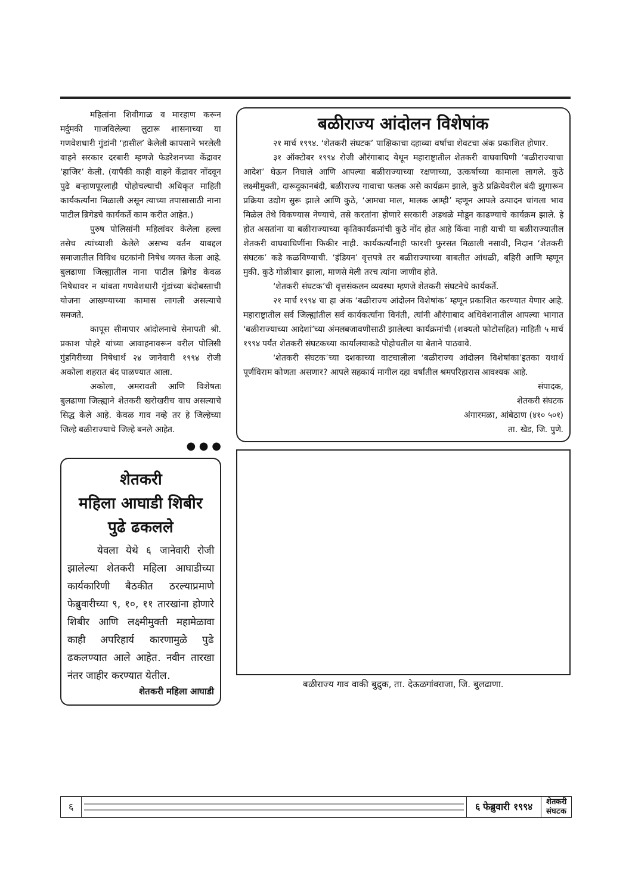महिलांना शिवीगाळ व मारहाण करून मर्दुमकी गाजविलेल्या लुटारू शासनाच्या या गणवेशधारी गुंडांनी ‘हासील’ केलेली कापसाने भरलेली वाहने सरकार दरबारी म्हणजे फेडरेशनच्या केंद्रावर ‘हाजिर’ केली. (यापैकी काही वाहने केंद्रावर नोंदवून पुढे बऱ्हाणपूरलाही पोहोचल्याची अधिकृत माहिती कार्यकर्त्यांना मिळाली असून त्याच्या तपासासाठी नाना पाटील ब्रिगेडचे कार्यकर्ते काम करीत आहेत.)
पुरुष पोलिसांनी महिलांवर केलेला हल्ला तसेच त्यांच्याशी केलेले असभ्य वर्तन याबद्दल समाजातील विविध घटकांनी निषेध व्यक्त केला आहे. बुलढाणा जिल्ह्यातील नाना पाटील ब्रिगेड केवळ निषेधावर न थांबता गणवेशधारी गुंडांच्या बंदोबस्ताची योजना आखण्याच्या कामास लागली असल्याचे समजते.
कापूस सीमापार आंदोलनाचे सेनापती श्री. प्रकाश पोहरे यांच्या आवाहनावरून वरील पोलिसी गुंडगिरीच्या निषेधार्थ २४ जानेवारी १९९४ रोजी अकोला शहरात बंद पाळण्यात आला.
अकोला, अमरावती आणि विशेषतः बुलढाणा जिल्ह्याने शेतकरी खरोखरीच वाघ असल्याचे सिद्ध केले आहे. केवळ गाव नव्हे तर हे जिल्हेच्या जिल्हे बळीराज्याचे जिल्हे बनले आहेत.
● ● ●
शेतकरी
महिला आघाडी शिबीर
पुढे ढकलले
येवला येथे ६ जानेवारी रोजी झालेल्या शेतकरी महिला आघाडीच्या कार्यकारिणी बैठकीत ठरल्याप्रमाणे फेब्रुवारीच्या ९, १०, ११ तारखांना होणारे शिबीर आणि लक्ष्मीमुक्ती महामेळावा काही अपरिहार्य कारणामुळे पुढे ढकलण्यात आले आहेत. नवीन तारखा नंतर जाहीर करण्यात येतील.
शेतकरी महिला आघाडी
बळीराज्य आंदोलन विशेषांक
२१ मार्च १९९४. ‘शेतकरी संघटक’ पाक्षिकाचा दहाव्या वर्षाचा शेवटचा अंक प्रकाशित होणार.
३१ ऑक्टोबर १९९४ रोजी औरंगाबाद येथून महाराष्ट्रातील शेतकरी वाघवाघिणी ‘बळीराज्याचा आदेश’ घेऊन निघाले आणि आपल्या बळीराज्याच्या रक्षणाच्या, उत्कर्षाच्या कामाला लागले. कुठे लक्ष्मीमुक्ती, दारूदुकानबंदी, बळीराज्य गावाचा फलक असे कार्यक्रम झाले, कुठे प्रक्रियेवरील बंदी झुगारून प्रक्रिया उद्योग सुरू झाले आणि कुठे, ‘आमचा माल, मालक आम्ही’ म्हणून आपले उत्पादन चांगला भाव मिळेल तेथे विकण्यास नेण्याचे, तसे करतांना होणारे सरकारी अडथळे मोडून काढण्याचे कार्यक्रम झाले. हे होत असतांना या बळीराज्याच्या कृतिकार्यक्रमांची कुठे नोंद होत आहे किंवा नाही याची या बळीराज्यातील शेतकरी वाघवाघिणींना फिकीर नाही. कार्यकर्त्यांनाही फारशी फुरसत मिळाली नसावी, निदान ‘शेतकरी संघटक’ कडे कळविण्याची. ‘इंडियन’ वृत्तपत्रे तर बळीराज्याच्या बाबतीत आंधळी, बहिरी आणि म्हणून मुकी. कुठे गोळीबार झाला, माणसे मेली तरच त्यांना जाणीव होते.
‘शेतकरी संघटक’ची वृत्तसंकलन व्यवस्था म्हणजे शेतकरी संघटनेचे कार्यकर्ते.
२१ मार्च १९९४ चा हा अंक ‘बळीराज्य आंदोलन विशेषांक’ म्हणून प्रकाशित करण्यात येणार आहे. महाराष्ट्रातील सर्व जिल्ह्यांतील सर्व कार्यकर्त्यांना विनंती, त्यांनी औरंगाबाद अधिवेशनातील आपल्या भागात ‘बळीराज्याच्या आदेशां’च्या अंमलबजावणीसाठी झालेल्या कार्यक्रमांची (शक्यतो फोटोसहित) माहिती ५ मार्च १९९४ पर्यंत शेतकरी संघटकच्या कार्यालयाकडे पोहोचतील या बेताने पाठवावे.
‘शेतकरी संघटक’च्या दशकाच्या वाटचालीला ‘बळीराज्य आंदोलन विशेषांका’इतका यथार्थ पूर्णविराम कोणता असणार? आपले सहकार्य मागील दहा वर्षांतील श्रमपरिहारास आवश्यक आहे.
संपादक,
शेतकरी संघटक
अंगारमळा, आंबेठाण (४१० ५०१)
ता. खेड, जि. पुणे.
बळीराज्य गाव वाकी बुद्रुक, ता. देऊळगांवराजा, जि. बुलढाणा.
६ ६ फेब्रुवारी १९९४
शेतकरी
संघटक